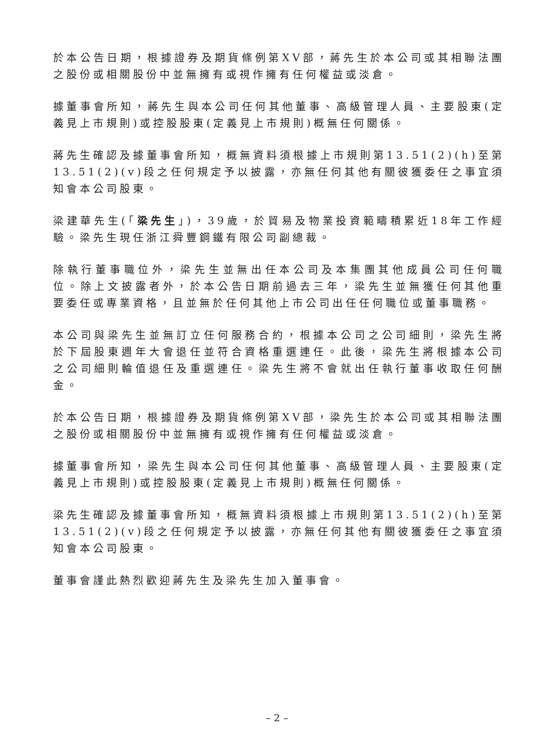於本公告日期，根據證券及期貨條例第XV部，蔣先生於本公司或其相聯法團之股份或相關股份中並無擁有或視作擁有任何權益或淡倉。
據董事會所知，蔣先生與本公司任何其他董事、高級管理人員、主要股東(定義見上市規則)或控股股東(定義見上市規則)概無任何關係。
蔣先生確認及據董事會所知，概無資料須根據上市規則第13.51(2)(h)至第13.51(2)(v)段之任何規定予以披露，亦無任何其他有關彼獲委任之事宜須知會本公司股東。
梁建華先生(「梁先生」)，39歲，於貿易及物業投資範疇積累近18年工作經驗。梁先生現任浙江舜豐鋼鐵有限公司副總裁。
除執行董事職位外，梁先生並無出任本公司及本集團其他成員公司任何職位。除上文披露者外，於本公告日期前過去三年，梁先生並無獲任何其他重要委任或專業資格，且並無於任何其他上市公司出任任何職位或董事職務。
本公司與梁先生並無訂立任何服務合約，根據本公司之公司細則，梁先生將於下屆股東週年大會退任並符合資格重選連任。此後，梁先生將根據本公司之公司細則輪值退任及重選連任。梁先生將不會就出任執行董事收取任何酬金。
於本公告日期，根據證券及期貨條例第XV部，梁先生於本公司或其相聯法團之股份或相關股份中並無擁有或視作擁有任何權益或淡倉。
據董事會所知，梁先生與本公司任何其他董事、高級管理人員、主要股東(定義見上市規則)或控股股東(定義見上市規則)概無任何關係。
梁先生確認及據董事會所知，概無資料須根據上市規則第13.51(2)(h)至第13.51(2)(v)段之任何規定予以披露，亦無任何其他有關彼獲委任之事宜須知會本公司股東。
董事會謹此熱烈歡迎蔣先生及梁先生加入董事會。
– 2 –